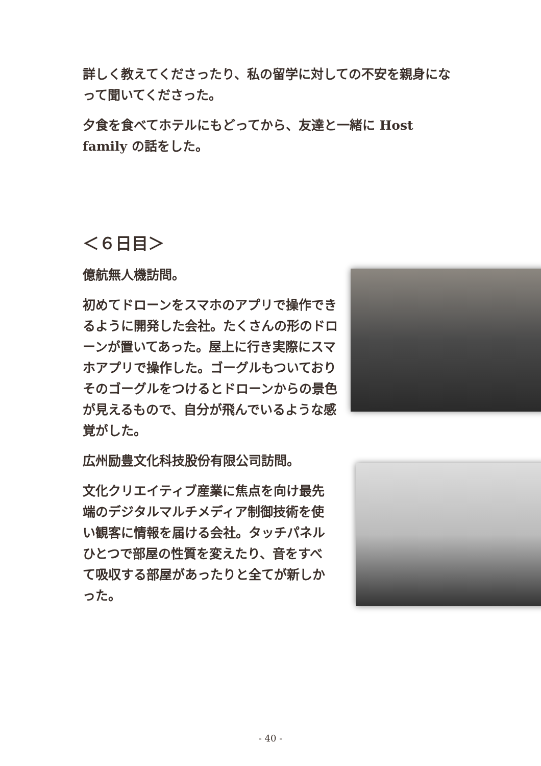詳しく教えてくださったり、私の留学に対しての不安を親身になって聞いてくださった。
夕食を食べてホテルにもどってから、友達と一緒に Host family の話をした。
＜６日目＞
億航無人機訪問。
初めてドローンをスマホのアプリで操作できるように開発した会社。たくさんの形のドローンが置いてあった。屋上に行き実際にスマホアプリで操作した。ゴーグルもついておりそのゴーグルをつけるとドローンからの景色が見えるもので、自分が飛んでいるような感覚がした。
広州励豊文化科技股份有限公司訪問。
文化クリエイティブ産業に焦点を向け最先端のデジタルマルチメディア制御技術を使い観客に情報を届ける会社。タッチパネルひとつで部屋の性質を変えたり、音をすべて吸収する部屋があったりと全てが新しかった。
- 40 -